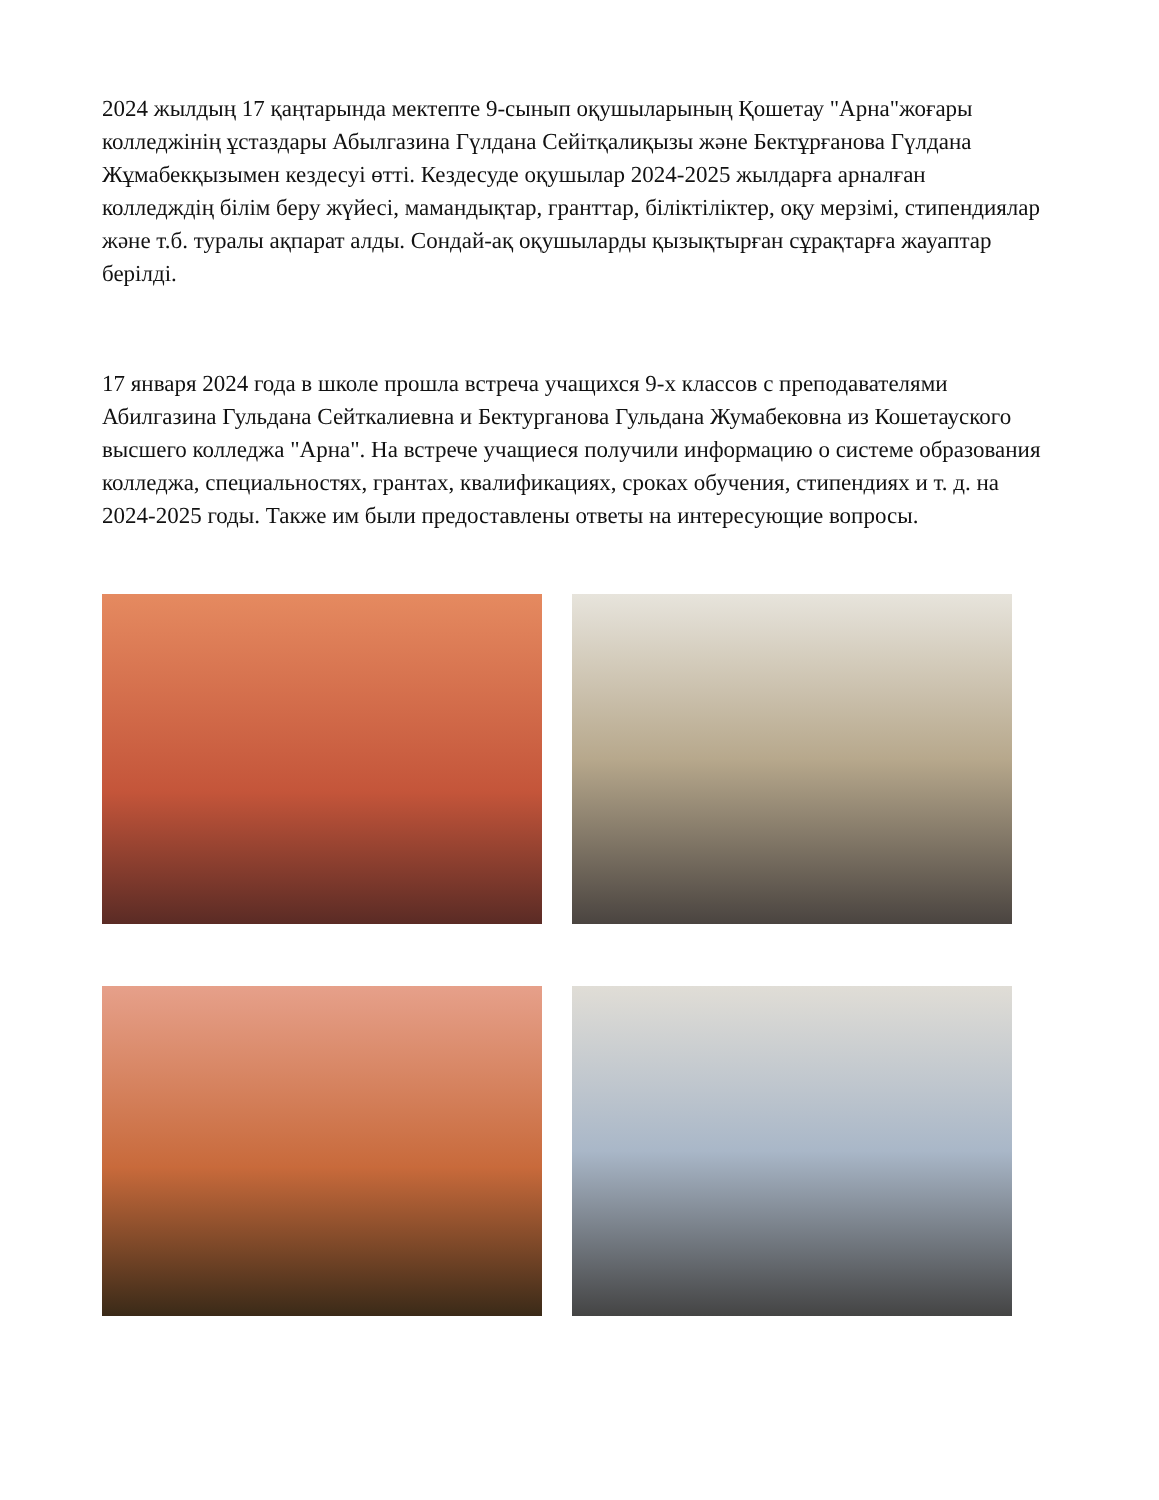2024 жылдың 17 қаңтарында мектепте 9-сынып оқушыларының Қошетау "Арна"жоғары колледжінің ұстаздары Абылгазина Гүлдана Сейітқалиқызы және Бектұрғанова Гүлдана Жұмабекқызымен кездесуі өтті. Кездесуде оқушылар 2024-2025 жылдарға арналған колледждің білім беру жүйесі, мамандықтар, гранттар, біліктіліктер, оқу мерзімі, стипендиялар және т.б. туралы ақпарат алды. Сондай-ақ оқушыларды қызықтырған сұрақтарға жауаптар берілді.
17 января 2024 года в школе прошла встреча учащихся 9-х классов с преподавателями Абилгазина Гульдана Сейткалиевна и Бектурганова Гульдана Жумабековна из Кошетауского высшего колледжа "Арна". На встрече учащиеся получили информацию о системе образования колледжа, специальностях, грантах, квалификациях, сроках обучения, стипендиях и т. д. на 2024-2025 годы. Также им были предоставлены ответы на интересующие вопросы.